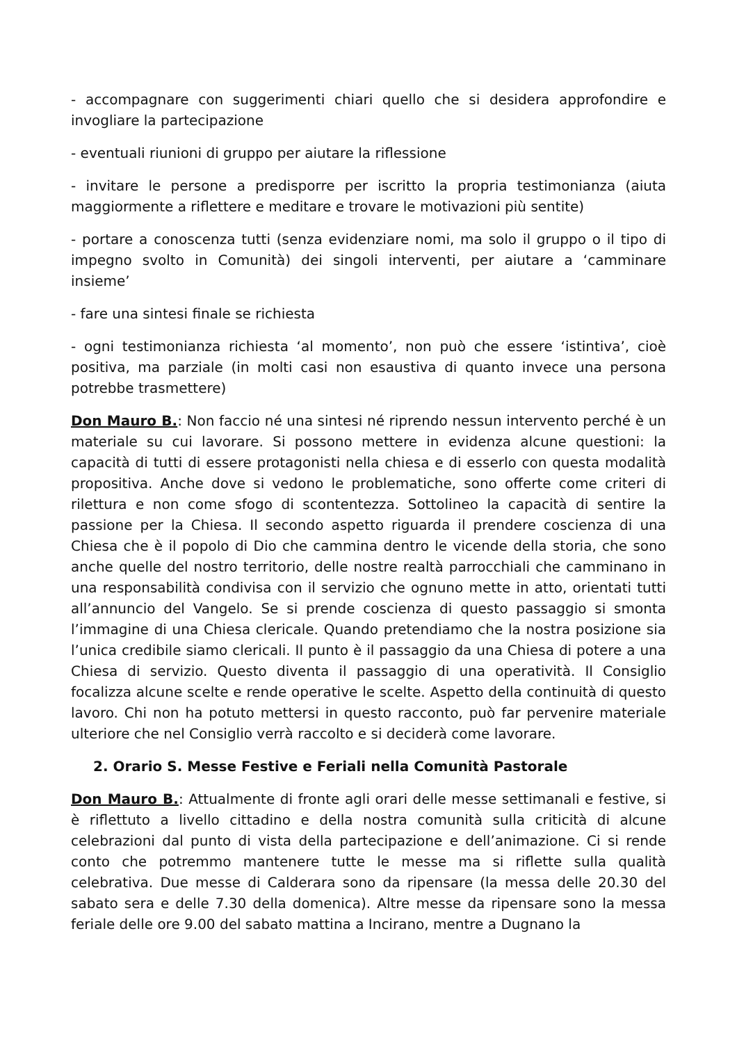- accompagnare con suggerimenti chiari quello che si desidera approfondire e invogliare la partecipazione
- eventuali riunioni di gruppo per aiutare la riflessione
- invitare le persone a predisporre per iscritto la propria testimonianza (aiuta maggiormente a riflettere e meditare e trovare le motivazioni più sentite)
- portare a conoscenza tutti (senza evidenziare nomi, ma solo il gruppo o il tipo di impegno svolto in Comunità) dei singoli interventi, per aiutare a ‘camminare insieme’
- fare una sintesi finale se richiesta
- ogni testimonianza richiesta ‘al momento’, non può che essere ‘istintiva’, cioè positiva, ma parziale (in molti casi non esaustiva di quanto invece una persona potrebbe trasmettere)
Don Mauro B.: Non faccio né una sintesi né riprendo nessun intervento perché è un materiale su cui lavorare. Si possono mettere in evidenza alcune questioni: la capacità di tutti di essere protagonisti nella chiesa e di esserlo con questa modalità propositiva. Anche dove si vedono le problematiche, sono offerte come criteri di rilettura e non come sfogo di scontentezza. Sottolineo la capacità di sentire la passione per la Chiesa. Il secondo aspetto riguarda il prendere coscienza di una Chiesa che è il popolo di Dio che cammina dentro le vicende della storia, che sono anche quelle del nostro territorio, delle nostre realtà parrocchiali che camminano in una responsabilità condivisa con il servizio che ognuno mette in atto, orientati tutti all’annuncio del Vangelo. Se si prende coscienza di questo passaggio si smonta l’immagine di una Chiesa clericale. Quando pretendiamo che la nostra posizione sia l’unica credibile siamo clericali. Il punto è il passaggio da una Chiesa di potere a una Chiesa di servizio. Questo diventa il passaggio di una operatività. Il Consiglio focalizza alcune scelte e rende operative le scelte. Aspetto della continuità di questo lavoro. Chi non ha potuto mettersi in questo racconto, può far pervenire materiale ulteriore che nel Consiglio verrà raccolto e si deciderà come lavorare.
2. Orario S. Messe Festive e Feriali nella Comunità Pastorale
Don Mauro B.: Attualmente di fronte agli orari delle messe settimanali e festive, si è riflettuto a livello cittadino e della nostra comunità sulla criticità di alcune celebrazioni dal punto di vista della partecipazione e dell’animazione. Ci si rende conto che potremmo mantenere tutte le messe ma si riflette sulla qualità celebrativa. Due messe di Calderara sono da ripensare (la messa delle 20.30 del sabato sera e delle 7.30 della domenica). Altre messe da ripensare sono la messa feriale delle ore 9.00 del sabato mattina a Incirano, mentre a Dugnano la